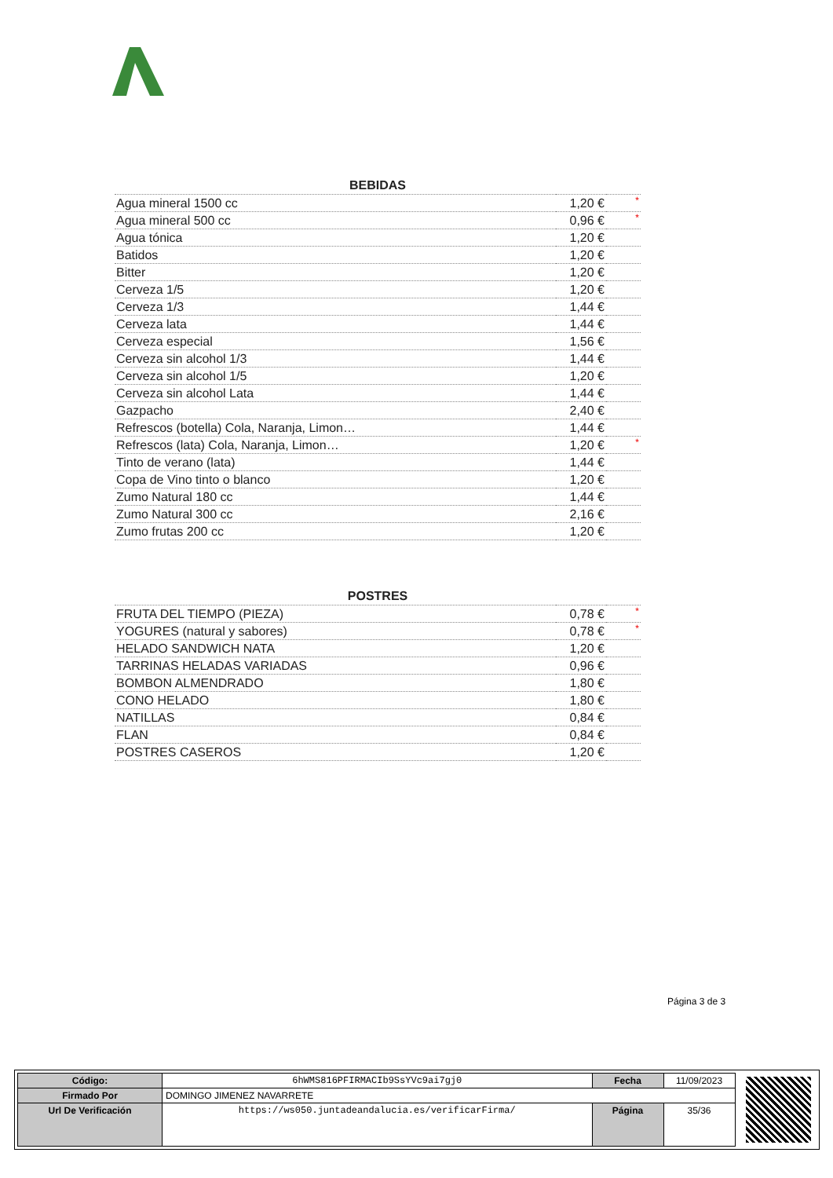| BEBIDAS | | |
| --- | --- | --- |
| Agua mineral 1500 cc | 1,20 € | * |
| Agua mineral 500 cc | 0,96 € | * |
| Agua tónica | 1,20 € | |
| Batidos | 1,20 € | |
| Bitter | 1,20 € | |
| Cerveza 1/5 | 1,20 € | |
| Cerveza 1/3 | 1,44 € | |
| Cerveza lata | 1,44 € | |
| Cerveza especial | 1,56 € | |
| Cerveza sin alcohol 1/3 | 1,44 € | |
| Cerveza sin alcohol 1/5 | 1,20 € | |
| Cerveza sin alcohol Lata | 1,44 € | |
| Gazpacho | 2,40 € | |
| Refrescos (botella) Cola, Naranja, Limon… | 1,44 € | |
| Refrescos (lata) Cola, Naranja, Limon… | 1,20 € | * |
| Tinto de verano (lata) | 1,44 € | |
| Copa de Vino tinto o blanco | 1,20 € | |
| Zumo Natural 180 cc | 1,44 € | |
| Zumo Natural 300 cc | 2,16 € | |
| Zumo frutas 200 cc | 1,20 € | |
| POSTRES | | |
| --- | --- | --- |
| FRUTA DEL TIEMPO (PIEZA) | 0,78 € | * |
| YOGURES (natural y sabores) | 0,78 € | * |
| HELADO SANDWICH NATA | 1,20 € | |
| TARRINAS HELADAS VARIADAS | 0,96 € | |
| BOMBON ALMENDRADO | 1,80 € | |
| CONO HELADO | 1,80 € | |
| NATILLAS | 0,84 € | |
| FLAN | 0,84 € | |
| POSTRES CASEROS | 1,20 € | |
Página 3 de 3
| Código: | 6hWMS816PFIRMACIb9SsYVc9ai7gj0 | Fecha | 11/09/2023 |
| Firmado Por | DOMINGO JIMENEZ NAVARRETE | | |
| Url De Verificación | https://ws050.juntadeandalucia.es/verificarFirma/ | Página | 35/36 |